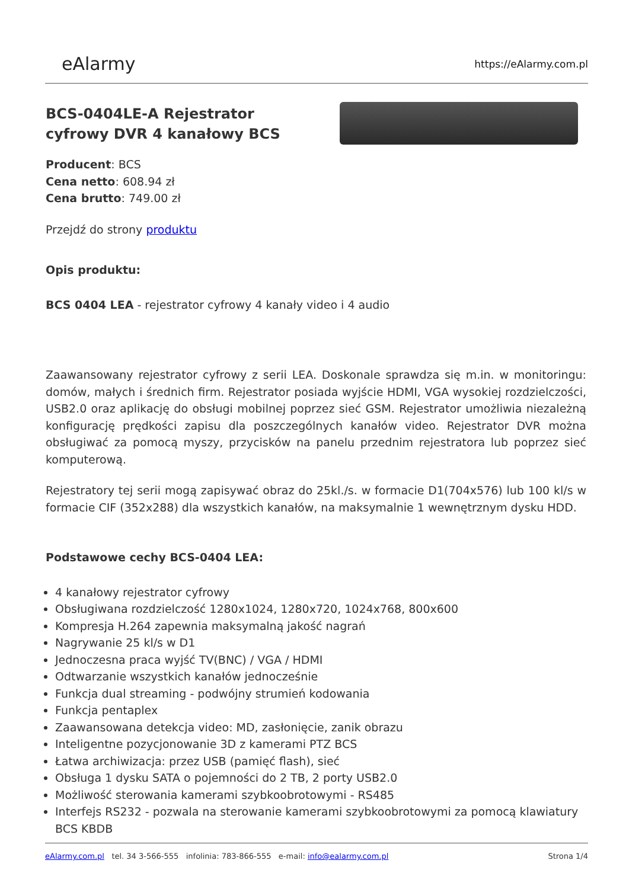eAlarmy
https://eAlarmy.com.pl
BCS-0404LE-A Rejestrator cyfrowy DVR 4 kanałowy BCS
Producent: BCS
Cena netto: 608.94 zł
Cena brutto: 749.00 zł
Przejdź do strony produktu
Opis produktu:
BCS 0404 LEA - rejestrator cyfrowy 4 kanały video i 4 audio
Zaawansowany rejestrator cyfrowy z serii LEA. Doskonale sprawdza się m.in. w monitoringu: domów, małych i średnich firm. Rejestrator posiada wyjście HDMI, VGA wysokiej rozdzielczości, USB2.0 oraz aplikację do obsługi mobilnej poprzez sieć GSM. Rejestrator umożliwia niezależną konfigurację prędkości zapisu dla poszczególnych kanałów video. Rejestrator DVR można obsługiwać za pomocą myszy, przycisków na panelu przednim rejestratora lub poprzez sieć komputerową.
Rejestratory tej serii mogą zapisywać obraz do 25kl./s. w formacie D1(704x576) lub 100 kl/s w formacie CIF (352x288) dla wszystkich kanałów, na maksymalnie 1 wewnętrznym dysku HDD.
Podstawowe cechy BCS-0404 LEA:
4 kanałowy rejestrator cyfrowy
Obsługiwana rozdzielczość 1280x1024, 1280x720, 1024x768, 800x600
Kompresja H.264 zapewnia maksymalną jakość nagrań
Nagrywanie 25 kl/s w D1
Jednoczesna praca wyjść TV(BNC) / VGA / HDMI
Odtwarzanie wszystkich kanałów jednocześnie
Funkcja dual streaming - podwójny strumień kodowania
Funkcja pentaplex
Zaawansowana detekcja video: MD, zasłonięcie, zanik obrazu
Inteligentne pozycjonowanie 3D z kamerami PTZ BCS
Łatwa archiwizacja: przez USB (pamięć flash), sieć
Obsługa 1 dysku SATA o pojemności do 2 TB, 2 porty USB2.0
Możliwość sterowania kamerami szybkoobrotowymi - RS485
Interfejs RS232 - pozwala na sterowanie kamerami szybkoobrotowymi za pomocą klawiatury BCS KBDB
eAlarmy.com.pl tel. 34 3-566-555 infolinia: 783-866-555 e-mail: info@ealarmy.com.pl
Strona 1/4